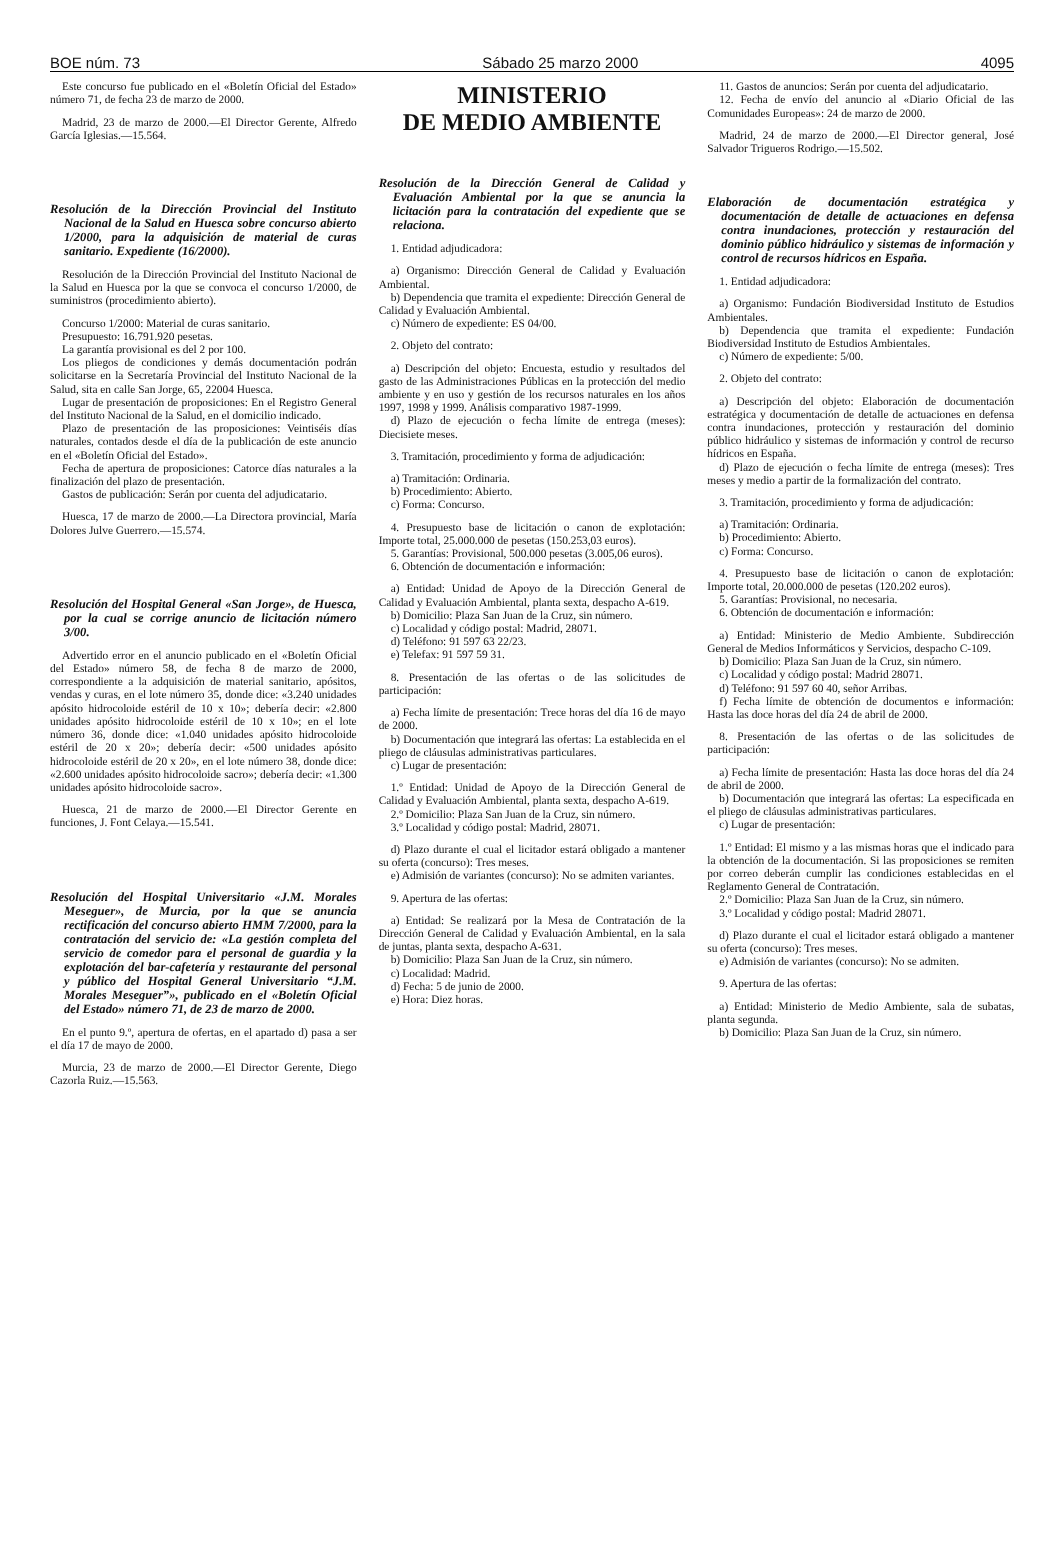BOE núm. 73 Sábado 25 marzo 2000 4095
Este concurso fue publicado en el «Boletín Oficial del Estado» número 71, de fecha 23 de marzo de 2000.
Madrid, 23 de marzo de 2000.—El Director Gerente, Alfredo García Iglesias.—15.564.
Resolución de la Dirección Provincial del Instituto Nacional de la Salud en Huesca sobre concurso abierto 1/2000, para la adquisición de material de curas sanitario. Expediente (16/2000).
Resolución de la Dirección Provincial del Instituto Nacional de la Salud en Huesca por la que se convoca el concurso 1/2000, de suministros (procedimiento abierto).
Concurso 1/2000: Material de curas sanitario.
Presupuesto: 16.791.920 pesetas.
La garantía provisional es del 2 por 100.
Los pliegos de condiciones y demás documentación podrán solicitarse en la Secretaría Provincial del Instituto Nacional de la Salud, sita en calle San Jorge, 65, 22004 Huesca.
Lugar de presentación de proposiciones: En el Registro General del Instituto Nacional de la Salud, en el domicilio indicado.
Plazo de presentación de las proposiciones: Veintiséis días naturales, contados desde el día de la publicación de este anuncio en el «Boletín Oficial del Estado».
Fecha de apertura de proposiciones: Catorce días naturales a la finalización del plazo de presentación.
Gastos de publicación: Serán por cuenta del adjudicatario.
Huesca, 17 de marzo de 2000.—La Directora provincial, María Dolores Julve Guerrero.—15.574.
Resolución del Hospital General «San Jorge», de Huesca, por la cual se corrige anuncio de licitación número 3/00.
Advertido error en el anuncio publicado en el «Boletín Oficial del Estado» número 58, de fecha 8 de marzo de 2000, correspondiente a la adquisición de material sanitario, apósitos, vendas y curas, en el lote número 35, donde dice: «3.240 unidades apósito hidrocoloide estéril de 10 x 10»; debería decir: «2.800 unidades apósito hidrocoloide estéril de 10 x 10»; en el lote número 36, donde dice: «1.040 unidades apósito hidrocoloide estéril de 20 x 20»; debería decir: «500 unidades apósito hidrocoloide estéril de 20 x 20», en el lote número 38, donde dice: «2.600 unidades apósito hidrocoloide sacro»; debería decir: «1.300 unidades apósito hidrocoloide sacro».
Huesca, 21 de marzo de 2000.—El Director Gerente en funciones, J. Font Celaya.—15.541.
Resolución del Hospital Universitario «J.M. Morales Meseguer», de Murcia, por la que se anuncia rectificación del concurso abierto HMM 7/2000, para la contratación del servicio de: «La gestión completa del servicio de comedor para el personal de guardia y la explotación del bar-cafetería y restaurante del personal y público del Hospital General Universitario “J.M. Morales Meseguer”», publicado en el «Boletín Oficial del Estado» número 71, de 23 de marzo de 2000.
En el punto 9.º, apertura de ofertas, en el apartado d) pasa a ser el día 17 de mayo de 2000.
Murcia, 23 de marzo de 2000.—El Director Gerente, Diego Cazorla Ruiz.—15.563.
MINISTERIO
DE MEDIO AMBIENTE
Resolución de la Dirección General de Calidad y Evaluación Ambiental por la que se anuncia la licitación para la contratación del expediente que se relaciona.
1. Entidad adjudicadora:
a) Organismo: Dirección General de Calidad y Evaluación Ambiental.
b) Dependencia que tramita el expediente: Dirección General de Calidad y Evaluación Ambiental.
c) Número de expediente: ES 04/00.
2. Objeto del contrato:
a) Descripción del objeto: Encuesta, estudio y resultados del gasto de las Administraciones Públicas en la protección del medio ambiente y en uso y gestión de los recursos naturales en los años 1997, 1998 y 1999. Análisis comparativo 1987-1999.
d) Plazo de ejecución o fecha límite de entrega (meses): Diecisiete meses.
3. Tramitación, procedimiento y forma de adjudicación:
a) Tramitación: Ordinaria.
b) Procedimiento: Abierto.
c) Forma: Concurso.
4. Presupuesto base de licitación o canon de explotación: Importe total, 25.000.000 de pesetas (150.253,03 euros).
5. Garantías: Provisional, 500.000 pesetas (3.005,06 euros).
6. Obtención de documentación e información:
a) Entidad: Unidad de Apoyo de la Dirección General de Calidad y Evaluación Ambiental, planta sexta, despacho A-619.
b) Domicilio: Plaza San Juan de la Cruz, sin número.
c) Localidad y código postal: Madrid, 28071.
d) Teléfono: 91 597 63 22/23.
e) Telefax: 91 597 59 31.
8. Presentación de las ofertas o de las solicitudes de participación:
a) Fecha límite de presentación: Trece horas del día 16 de mayo de 2000.
b) Documentación que integrará las ofertas: La establecida en el pliego de cláusulas administrativas particulares.
c) Lugar de presentación:
1.º Entidad: Unidad de Apoyo de la Dirección General de Calidad y Evaluación Ambiental, planta sexta, despacho A-619.
2.º Domicilio: Plaza San Juan de la Cruz, sin número.
3.º Localidad y código postal: Madrid, 28071.
d) Plazo durante el cual el licitador estará obligado a mantener su oferta (concurso): Tres meses.
e) Admisión de variantes (concurso): No se admiten variantes.
9. Apertura de las ofertas:
a) Entidad: Se realizará por la Mesa de Contratación de la Dirección General de Calidad y Evaluación Ambiental, en la sala de juntas, planta sexta, despacho A-631.
b) Domicilio: Plaza San Juan de la Cruz, sin número.
c) Localidad: Madrid.
d) Fecha: 5 de junio de 2000.
e) Hora: Diez horas.
11. Gastos de anuncios: Serán por cuenta del adjudicatario.
12. Fecha de envío del anuncio al «Diario Oficial de las Comunidades Europeas»: 24 de marzo de 2000.
Madrid, 24 de marzo de 2000.—El Director general, José Salvador Trigueros Rodrigo.—15.502.
Elaboración de documentación estratégica y documentación de detalle de actuaciones en defensa contra inundaciones, protección y restauración del dominio público hidráulico y sistemas de información y control de recursos hídricos en España.
1. Entidad adjudicadora:
a) Organismo: Fundación Biodiversidad Instituto de Estudios Ambientales.
b) Dependencia que tramita el expediente: Fundación Biodiversidad Instituto de Estudios Ambientales.
c) Número de expediente: 5/00.
2. Objeto del contrato:
a) Descripción del objeto: Elaboración de documentación estratégica y documentación de detalle de actuaciones en defensa contra inundaciones, protección y restauración del dominio público hidráulico y sistemas de información y control de recurso hídricos en España.
d) Plazo de ejecución o fecha límite de entrega (meses): Tres meses y medio a partir de la formalización del contrato.
3. Tramitación, procedimiento y forma de adjudicación:
a) Tramitación: Ordinaria.
b) Procedimiento: Abierto.
c) Forma: Concurso.
4. Presupuesto base de licitación o canon de explotación: Importe total, 20.000.000 de pesetas (120.202 euros).
5. Garantías: Provisional, no necesaria.
6. Obtención de documentación e información:
a) Entidad: Ministerio de Medio Ambiente. Subdirección General de Medios Informáticos y Servicios, despacho C-109.
b) Domicilio: Plaza San Juan de la Cruz, sin número.
c) Localidad y código postal: Madrid 28071.
d) Teléfono: 91 597 60 40, señor Arribas.
f) Fecha límite de obtención de documentos e información: Hasta las doce horas del día 24 de abril de 2000.
8. Presentación de las ofertas o de las solicitudes de participación:
a) Fecha límite de presentación: Hasta las doce horas del día 24 de abril de 2000.
b) Documentación que integrará las ofertas: La especificada en el pliego de cláusulas administrativas particulares.
c) Lugar de presentación:
1.º Entidad: El mismo y a las mismas horas que el indicado para la obtención de la documentación. Si las proposiciones se remiten por correo deberán cumplir las condiciones establecidas en el Reglamento General de Contratación.
2.º Domicilio: Plaza San Juan de la Cruz, sin número.
3.º Localidad y código postal: Madrid 28071.
d) Plazo durante el cual el licitador estará obligado a mantener su oferta (concurso): Tres meses.
e) Admisión de variantes (concurso): No se admiten.
9. Apertura de las ofertas:
a) Entidad: Ministerio de Medio Ambiente, sala de subatas, planta segunda.
b) Domicilio: Plaza San Juan de la Cruz, sin número.